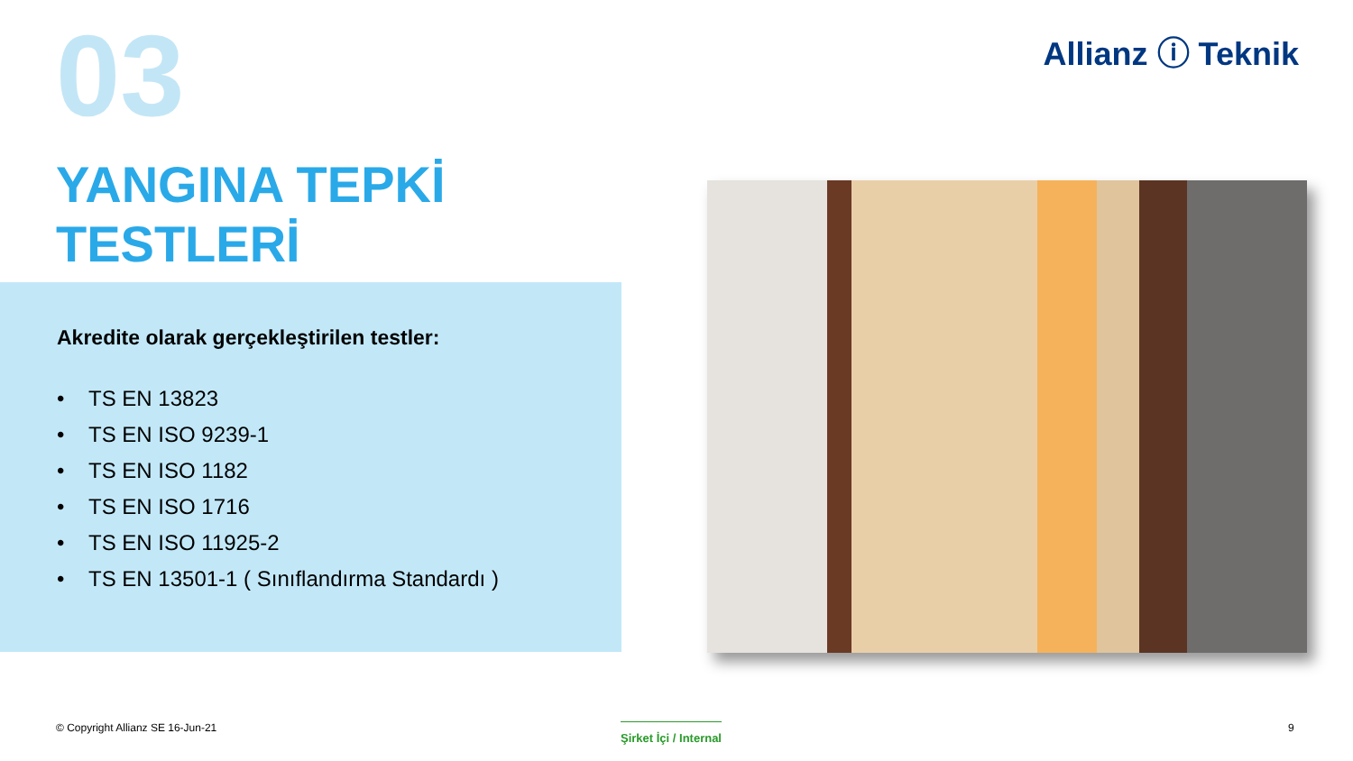03 Allianz ⓘ Teknik
YANGINA TEPKİ
TESTLERİ
Akredite olarak gerçekleştirilen testler:
• TS EN 13823
• TS EN ISO 9239-1
• TS EN ISO 1182
• TS EN ISO 1716
• TS EN ISO 11925-2
• TS EN 13501-1 ( Sınıflandırma Standardı )
© Copyright Allianz SE 16-Jun-21
Şirket İçi / Internal 9